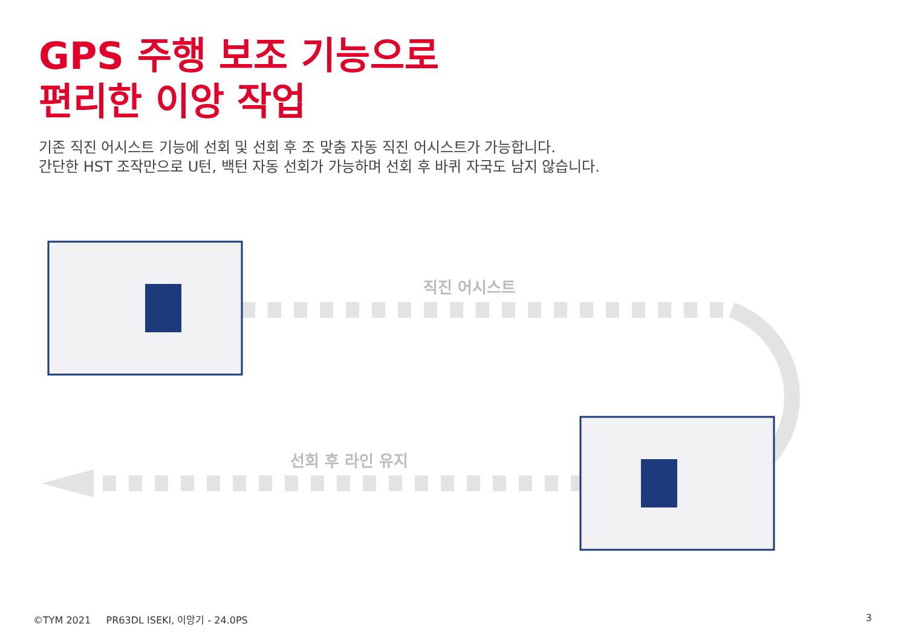GPS 주행 보조 기능으로
편리한 이앙 작업
기존 직진 어시스트 기능에 선회 및 선회 후 조 맞춤 자동 직진 어시스트가 가능합니다.
간단한 HST 조작만으로 U턴, 백턴 자동 선회가 가능하며 선회 후 바퀴 자국도 남지 않습니다.
직진 어시스트
선회 후 라인 유지
©TYM 2021 PR63DL ISEKI, 이앙기 - 24.0PS
3